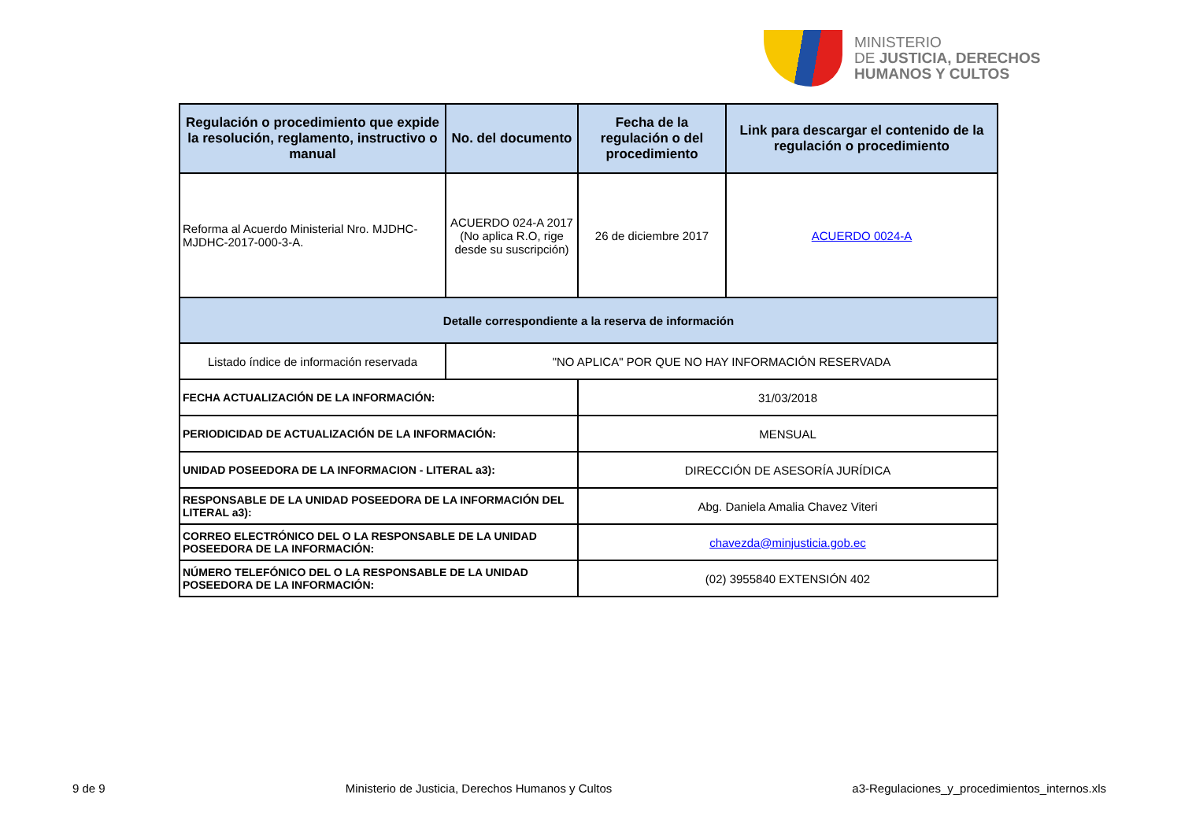MINISTERIO
DE JUSTICIA, DERECHOS
HUMANOS Y CULTOS
| Regulación o procedimiento que expide la resolución, reglamento, instructivo o manual | No. del documento | Fecha de la regulación o del procedimiento | Link para descargar el contenido de la regulación o procedimiento |
| --- | --- | --- | --- |
| Reforma al Acuerdo Ministerial Nro. MJDHC-MJDHC-2017-000-3-A. | ACUERDO 024-A 2017 (No aplica R.O, rige desde su suscripción) | 26 de diciembre 2017 | ACUERDO 0024-A |
| Detalle correspondiente a la reserva de información | | | |
| Listado índice de información reservada | "NO APLICA" POR QUE NO HAY INFORMACIÓN RESERVADA | | |
| FECHA ACTUALIZACIÓN DE LA INFORMACIÓN: | | 31/03/2018 | |
| PERIODICIDAD DE ACTUALIZACIÓN DE LA INFORMACIÓN: | | MENSUAL | |
| UNIDAD POSEEDORA DE LA INFORMACION - LITERAL a3): | | DIRECCIÓN DE ASESORÍA JURÍDICA | |
| RESPONSABLE DE LA UNIDAD POSEEDORA DE LA INFORMACIÓN DEL LITERAL a3): | | Abg. Daniela Amalia Chavez Viteri | |
| CORREO ELECTRÓNICO DEL O LA RESPONSABLE DE LA UNIDAD POSEEDORA DE LA INFORMACIÓN: | | chavezda@minjusticia.gob.ec | |
| NÚMERO TELEFÓNICO DEL O LA RESPONSABLE DE LA UNIDAD POSEEDORA DE LA INFORMACIÓN: | | (02) 3955840 EXTENSIÓN 402 | |
9 de 9 Ministerio de Justicia, Derechos Humanos y Cultos a3-Regulaciones_y_procedimientos_internos.xls